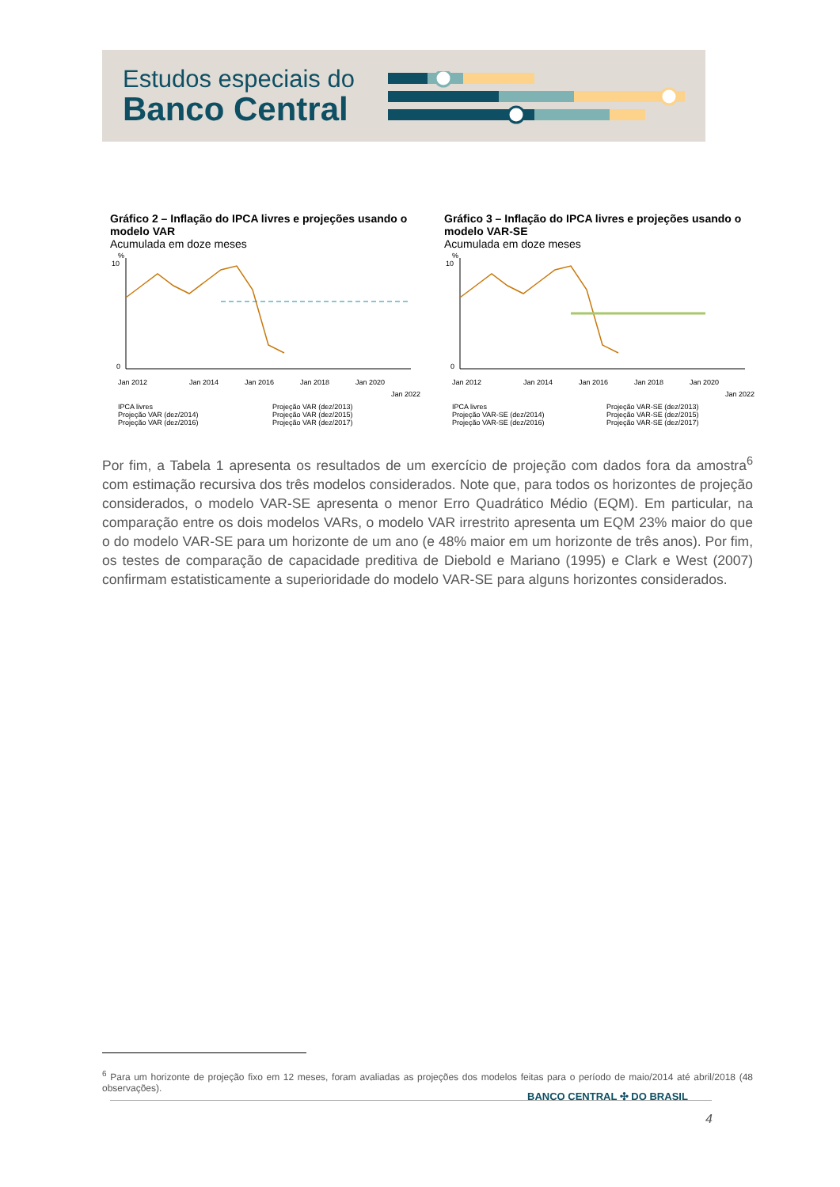Estudos especiais do
Banco Central
Gráfico 2 – Inflação do IPCA livres e projeções usando o modelo VAR
Acumulada em doze meses
%
10
0
Jan 2012
Jan 2014
Jan 2016
Jan 2018
Jan 2020
Jan 2022
IPCA livres Projeção VAR (dez/2013) Projeção VAR (dez/2014) Projeção VAR (dez/2015) Projeção VAR (dez/2016) Projeção VAR (dez/2017)
Gráfico 3 – Inflação do IPCA livres e projeções usando o modelo VAR-SE
Acumulada em doze meses
%
10
0
Jan 2012
Jan 2014
Jan 2016
Jan 2018
Jan 2020
Jan 2022
IPCA livres Projeção VAR-SE (dez/2013) Projeção VAR-SE (dez/2014) Projeção VAR-SE (dez/2015) Projeção VAR-SE (dez/2016) Projeção VAR-SE (dez/2017)
Por fim, a Tabela 1 apresenta os resultados de um exercício de projeção com dados fora da amostra<sup>6</sup> com estimação recursiva dos três modelos considerados. Note que, para todos os horizontes de projeção considerados, o modelo VAR-SE apresenta o menor Erro Quadrático Médio (EQM). Em particular, na comparação entre os dois modelos VARs, o modelo VAR irrestrito apresenta um EQM 23% maior do que o do modelo VAR-SE para um horizonte de um ano (e 48% maior em um horizonte de três anos). Por fim, os testes de comparação de capacidade preditiva de Diebold e Mariano (1995) e Clark e West (2007) confirmam estatisticamente a superioridade do modelo VAR-SE para alguns horizontes considerados.
<sup>6</sup> Para um horizonte de projeção fixo em 12 meses, foram avaliadas as projeções dos modelos feitas para o período de maio/2014 até abril/2018 (48 observações).
BANCO CENTRAL ✣ DO BRASIL
4